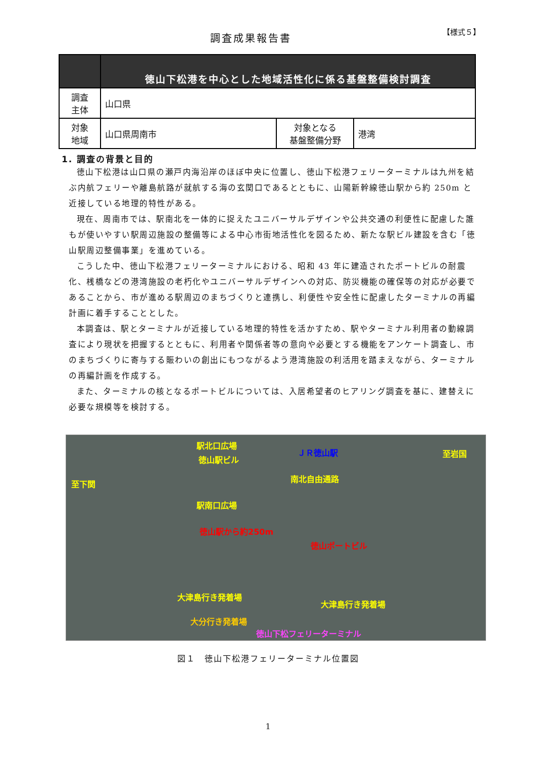調査成果報告書
【様式５】
| | 徳山下松港を中心とした地域活性化に係る基盤整備検討調査 | | |
| --- | --- | --- | --- |
| 調査 主体 | 山口県 | | |
| 対象 地域 | 山口県周南市 | 対象となる 基盤整備分野 | 港湾 |
1. 調査の背景と目的
徳山下松港は山口県の瀬戸内海沿岸のほぼ中央に位置し、徳山下松港フェリーターミナルは九州を結ぶ内航フェリーや離島航路が就航する海の玄関口であるとともに、山陽新幹線徳山駅から約 250m と近接している地理的特性がある。
現在、周南市では、駅南北を一体的に捉えたユニバーサルデザインや公共交通の利便性に配慮した誰もが使いやすい駅周辺施設の整備等による中心市街地活性化を図るため、新たな駅ビル建設を含む「徳山駅周辺整備事業」を進めている。
こうした中、徳山下松港フェリーターミナルにおける、昭和 43 年に建造されたポートビルの耐震化、桟橋などの港湾施設の老朽化やユニバーサルデザインへの対応、防災機能の確保等の対応が必要であることから、市が進める駅周辺のまちづくりと連携し、利便性や安全性に配慮したターミナルの再編計画に着手することとした。
本調査は、駅とターミナルが近接している地理的特性を活かすため、駅やターミナル利用者の動線調査により現状を把握するとともに、利用者や関係者等の意向や必要とする機能をアンケート調査し、市のまちづくりに寄与する賑わいの創出にもつながるよう港湾施設の利活用を踏まえながら、ターミナルの再編計画を作成する。
また、ターミナルの核となるポートビルについては、入居希望者のヒアリング調査を基に、建替えに必要な規模等を検討する。
駅北口広場
徳山駅ビル
ＪＲ徳山駅 至岩国
南北自由通路
至下関
駅南口広場
徳山駅から約250m
徳山ポートビル
大津島行き発着場
大津島行き発着場
大分行き発着場
徳山下松フェリーターミナル
図１　徳山下松港フェリーターミナル位置図
1